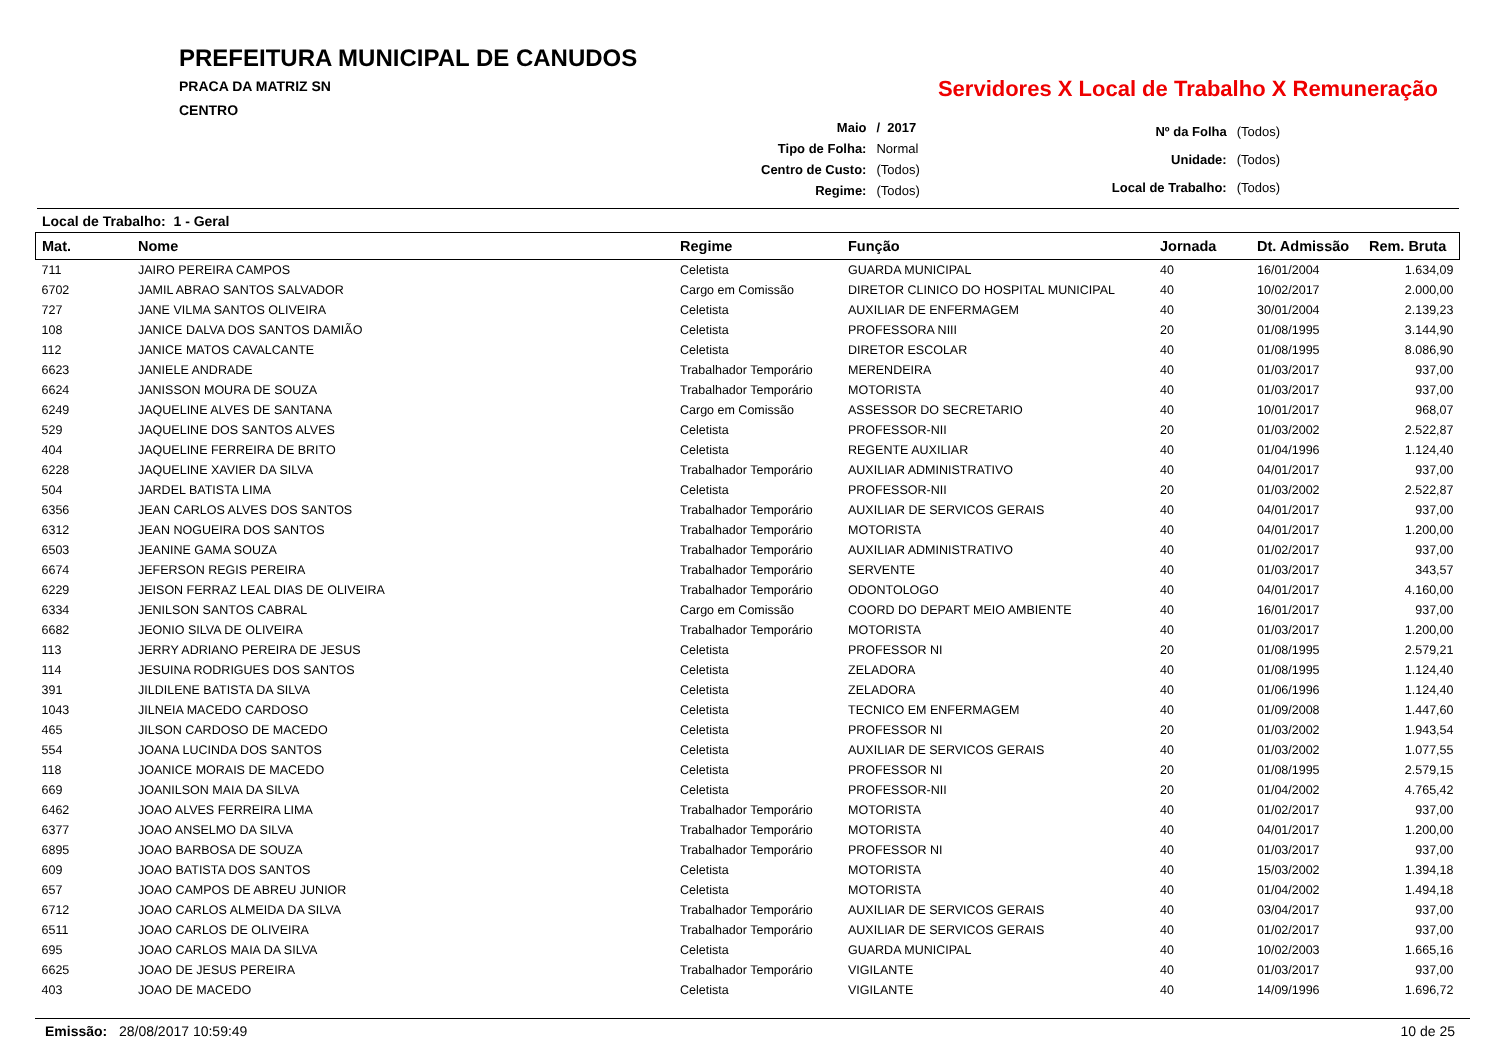PREFEITURA MUNICIPAL DE CANUDOS
PRACA DA MATRIZ SN
CENTRO
Servidores X Local de Trabalho X Remuneração
| Maio | / 2017 |
| Tipo de Folha: | Normal |
| Centro de Custo: | (Todos) |
| Regime: | (Todos) |
| Nº da Folha | (Todos) |
| Unidade: | (Todos) |
| Local de Trabalho: | (Todos) |
Local de Trabalho: 1 - Geral
| Mat. | Nome | Regime | Função | Jornada | Dt. Admissão | Rem. Bruta |
| --- | --- | --- | --- | --- | --- | --- |
| 711 | JAIRO PEREIRA CAMPOS | Celetista | GUARDA MUNICIPAL | 40 | 16/01/2004 | 1.634,09 |
| 6702 | JAMIL ABRAO SANTOS SALVADOR | Cargo em Comissão | DIRETOR CLINICO DO HOSPITAL MUNICIPAL | 40 | 10/02/2017 | 2.000,00 |
| 727 | JANE VILMA SANTOS OLIVEIRA | Celetista | AUXILIAR DE ENFERMAGEM | 40 | 30/01/2004 | 2.139,23 |
| 108 | JANICE DALVA DOS SANTOS DAMIÃO | Celetista | PROFESSORA NIII | 20 | 01/08/1995 | 3.144,90 |
| 112 | JANICE MATOS CAVALCANTE | Celetista | DIRETOR ESCOLAR | 40 | 01/08/1995 | 8.086,90 |
| 6623 | JANIELE ANDRADE | Trabalhador Temporário | MERENDEIRA | 40 | 01/03/2017 | 937,00 |
| 6624 | JANISSON MOURA DE SOUZA | Trabalhador Temporário | MOTORISTA | 40 | 01/03/2017 | 937,00 |
| 6249 | JAQUELINE ALVES DE SANTANA | Cargo em Comissão | ASSESSOR DO SECRETARIO | 40 | 10/01/2017 | 968,07 |
| 529 | JAQUELINE DOS SANTOS ALVES | Celetista | PROFESSOR-NII | 20 | 01/03/2002 | 2.522,87 |
| 404 | JAQUELINE FERREIRA DE BRITO | Celetista | REGENTE AUXILIAR | 40 | 01/04/1996 | 1.124,40 |
| 6228 | JAQUELINE XAVIER DA SILVA | Trabalhador Temporário | AUXILIAR ADMINISTRATIVO | 40 | 04/01/2017 | 937,00 |
| 504 | JARDEL BATISTA LIMA | Celetista | PROFESSOR-NII | 20 | 01/03/2002 | 2.522,87 |
| 6356 | JEAN CARLOS ALVES DOS SANTOS | Trabalhador Temporário | AUXILIAR DE SERVICOS GERAIS | 40 | 04/01/2017 | 937,00 |
| 6312 | JEAN NOGUEIRA DOS SANTOS | Trabalhador Temporário | MOTORISTA | 40 | 04/01/2017 | 1.200,00 |
| 6503 | JEANINE GAMA SOUZA | Trabalhador Temporário | AUXILIAR ADMINISTRATIVO | 40 | 01/02/2017 | 937,00 |
| 6674 | JEFERSON REGIS PEREIRA | Trabalhador Temporário | SERVENTE | 40 | 01/03/2017 | 343,57 |
| 6229 | JEISON FERRAZ LEAL DIAS DE OLIVEIRA | Trabalhador Temporário | ODONTOLOGO | 40 | 04/01/2017 | 4.160,00 |
| 6334 | JENILSON SANTOS CABRAL | Cargo em Comissão | COORD DO DEPART MEIO AMBIENTE | 40 | 16/01/2017 | 937,00 |
| 6682 | JEONIO SILVA DE OLIVEIRA | Trabalhador Temporário | MOTORISTA | 40 | 01/03/2017 | 1.200,00 |
| 113 | JERRY ADRIANO PEREIRA DE JESUS | Celetista | PROFESSOR NI | 20 | 01/08/1995 | 2.579,21 |
| 114 | JESUINA RODRIGUES DOS SANTOS | Celetista | ZELADORA | 40 | 01/08/1995 | 1.124,40 |
| 391 | JILDILENE BATISTA DA SILVA | Celetista | ZELADORA | 40 | 01/06/1996 | 1.124,40 |
| 1043 | JILNEIA MACEDO CARDOSO | Celetista | TECNICO EM ENFERMAGEM | 40 | 01/09/2008 | 1.447,60 |
| 465 | JILSON CARDOSO DE MACEDO | Celetista | PROFESSOR NI | 20 | 01/03/2002 | 1.943,54 |
| 554 | JOANA LUCINDA DOS SANTOS | Celetista | AUXILIAR DE SERVICOS GERAIS | 40 | 01/03/2002 | 1.077,55 |
| 118 | JOANICE MORAIS DE MACEDO | Celetista | PROFESSOR NI | 20 | 01/08/1995 | 2.579,15 |
| 669 | JOANILSON MAIA DA SILVA | Celetista | PROFESSOR-NII | 20 | 01/04/2002 | 4.765,42 |
| 6462 | JOAO ALVES FERREIRA LIMA | Trabalhador Temporário | MOTORISTA | 40 | 01/02/2017 | 937,00 |
| 6377 | JOAO ANSELMO DA SILVA | Trabalhador Temporário | MOTORISTA | 40 | 04/01/2017 | 1.200,00 |
| 6895 | JOAO BARBOSA DE SOUZA | Trabalhador Temporário | PROFESSOR NI | 40 | 01/03/2017 | 937,00 |
| 609 | JOAO BATISTA DOS SANTOS | Celetista | MOTORISTA | 40 | 15/03/2002 | 1.394,18 |
| 657 | JOAO CAMPOS DE ABREU JUNIOR | Celetista | MOTORISTA | 40 | 01/04/2002 | 1.494,18 |
| 6712 | JOAO CARLOS ALMEIDA DA SILVA | Trabalhador Temporário | AUXILIAR DE SERVICOS GERAIS | 40 | 03/04/2017 | 937,00 |
| 6511 | JOAO CARLOS DE OLIVEIRA | Trabalhador Temporário | AUXILIAR DE SERVICOS GERAIS | 40 | 01/02/2017 | 937,00 |
| 695 | JOAO CARLOS MAIA DA SILVA | Celetista | GUARDA MUNICIPAL | 40 | 10/02/2003 | 1.665,16 |
| 6625 | JOAO DE JESUS PEREIRA | Trabalhador Temporário | VIGILANTE | 40 | 01/03/2017 | 937,00 |
| 403 | JOAO DE MACEDO | Celetista | VIGILANTE | 40 | 14/09/1996 | 1.696,72 |
Emissão: 28/08/2017 10:59:49 10 de 25